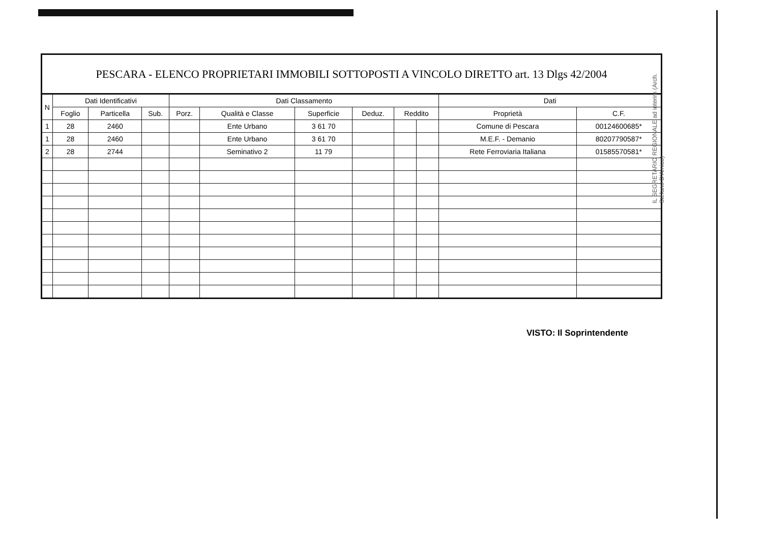PESCARA - ELENCO PROPRIETARI IMMOBILI SOTTOPOSTI A VINCOLO DIRETTO art. 13 Dlgs 42/2004
| N | Dati Identificativi | | | Dati Classamento | | | | | | Dati | |
| --- | --- | --- | --- | --- | --- | --- | --- | --- | --- | --- | --- |
| | Foglio | Particella | Sub. | Porz. | Qualità e Classe | Superficie | Deduz. | Reddito | | Proprietà | C.F. |
| 1 | 28 | 2460 | | | Ente Urbano | 3 61 70 | | | | Comune di Pescara | 00124600685* |
| 1 | 28 | 2460 | | | Ente Urbano | 3 61 70 | | | | M.E.F. - Demanio | 80207790587* |
| 2 | 28 | 2744 | | | Seminativo 2 | 11 79 | | | | Rete Ferroviaria Italiana | 01585570581* |
IL SEGRETARIO REGIONALE ad interim (Arch. Stefano D'Amico)
VISTO: Il Soprintendente